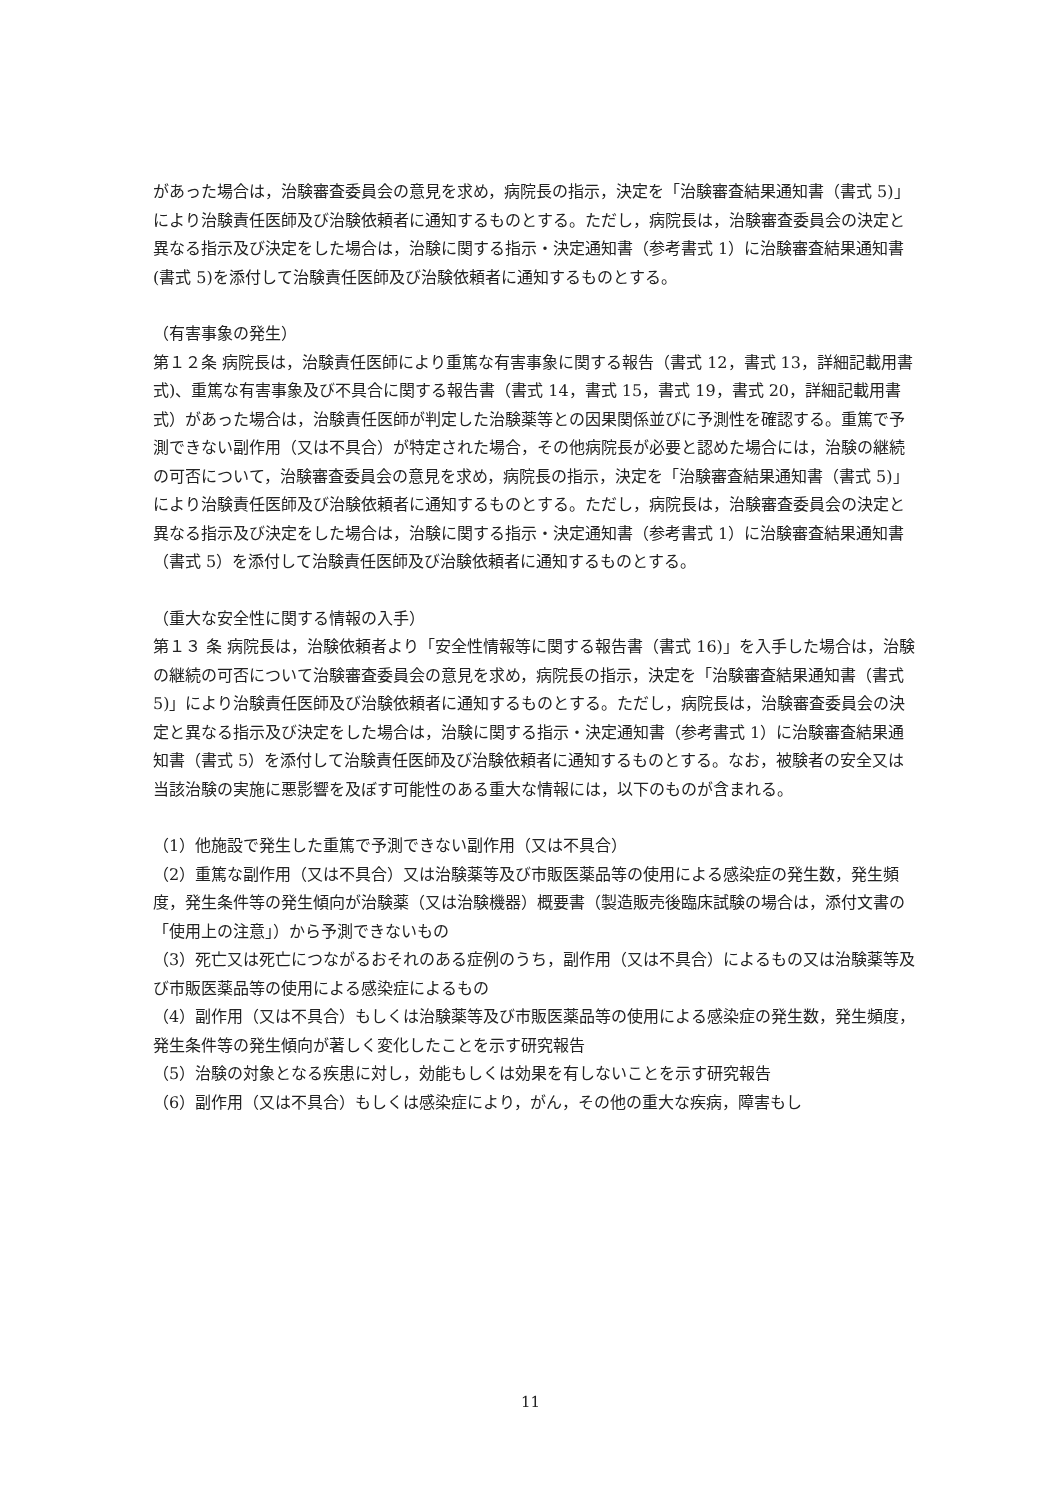があった場合は，治験審査委員会の意見を求め，病院長の指示，決定を「治験審査結果通知書（書式 5)」により治験責任医師及び治験依頼者に通知するものとする。ただし，病院長は，治験審査委員会の決定と異なる指示及び決定をした場合は，治験に関する指示・決定通知書（参考書式 1）に治験審査結果通知書(書式 5)を添付して治験責任医師及び治験依頼者に通知するものとする。
（有害事象の発生）
第１２条 病院長は，治験責任医師により重篤な有害事象に関する報告（書式 12，書式 13，詳細記載用書式)、重篤な有害事象及び不具合に関する報告書（書式 14，書式 15，書式 19，書式 20，詳細記載用書式）があった場合は，治験責任医師が判定した治験薬等との因果関係並びに予測性を確認する。重篤で予測できない副作用（又は不具合）が特定された場合，その他病院長が必要と認めた場合には，治験の継続の可否について，治験審査委員会の意見を求め，病院長の指示，決定を「治験審査結果通知書（書式 5)」により治験責任医師及び治験依頼者に通知するものとする。ただし，病院長は，治験審査委員会の決定と異なる指示及び決定をした場合は，治験に関する指示・決定通知書（参考書式 1）に治験審査結果通知書（書式 5）を添付して治験責任医師及び治験依頼者に通知するものとする。
（重大な安全性に関する情報の入手）
第１３ 条 病院長は，治験依頼者より「安全性情報等に関する報告書（書式 16)」を入手した場合は，治験の継続の可否について治験審査委員会の意見を求め，病院長の指示，決定を「治験審査結果通知書（書式 5)」により治験責任医師及び治験依頼者に通知するものとする。ただし，病院長は，治験審査委員会の決定と異なる指示及び決定をした場合は，治験に関する指示・決定通知書（参考書式 1）に治験審査結果通知書（書式 5）を添付して治験責任医師及び治験依頼者に通知するものとする。なお，被験者の安全又は当該治験の実施に悪影響を及ぼす可能性のある重大な情報には，以下のものが含まれる。
（1）他施設で発生した重篤で予測できない副作用（又は不具合）
（2）重篤な副作用（又は不具合）又は治験薬等及び市販医薬品等の使用による感染症の発生数，発生頻度，発生条件等の発生傾向が治験薬（又は治験機器）概要書（製造販売後臨床試験の場合は，添付文書の「使用上の注意」）から予測できないもの
（3）死亡又は死亡につながるおそれのある症例のうち，副作用（又は不具合）によるもの又は治験薬等及び市販医薬品等の使用による感染症によるもの
（4）副作用（又は不具合）もしくは治験薬等及び市販医薬品等の使用による感染症の発生数，発生頻度，発生条件等の発生傾向が著しく変化したことを示す研究報告
（5）治験の対象となる疾患に対し，効能もしくは効果を有しないことを示す研究報告
（6）副作用（又は不具合）もしくは感染症により，がん，その他の重大な疾病，障害もし
11